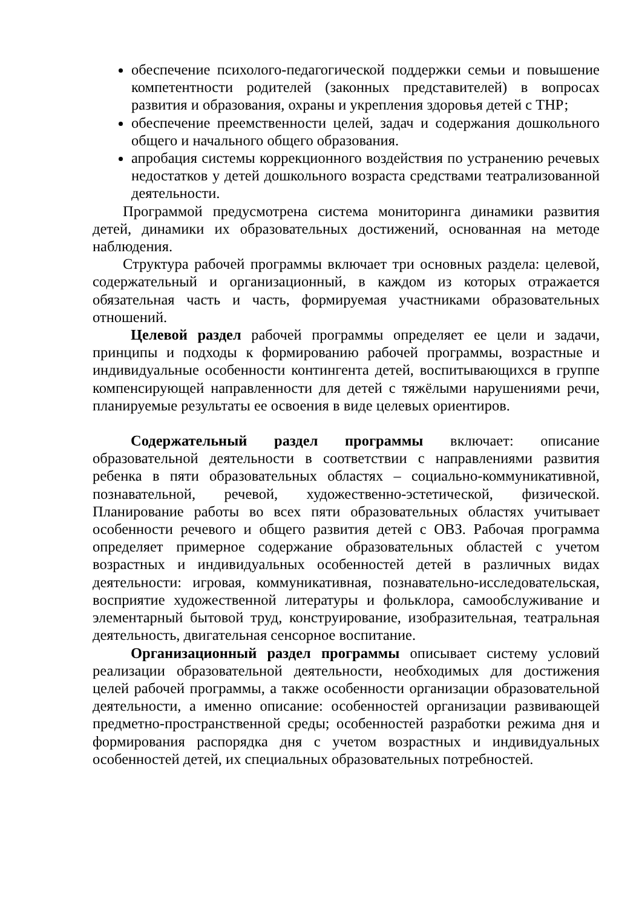обеспечение психолого-педагогической поддержки семьи и повышение компетентности родителей (законных представителей) в вопросах развития и образования, охраны и укрепления здоровья детей с ТНР;
обеспечение преемственности целей, задач и содержания дошкольного общего и начального общего образования.
апробация системы коррекционного воздействия по устранению речевых недостатков у детей дошкольного возраста средствами театрализованной деятельности.
Программой предусмотрена система мониторинга динамики развития детей, динамики их образовательных достижений, основанная на методе наблюдения.
Структура рабочей программы включает три основных раздела: целевой, содержательный и организационный, в каждом из которых отражается обязательная часть и часть, формируемая участниками образовательных отношений.
Целевой раздел рабочей программы определяет ее цели и задачи, принципы и подходы к формированию рабочей программы, возрастные и индивидуальные особенности контингента детей, воспитывающихся в группе компенсирующей направленности для детей с тяжёлыми нарушениями речи, планируемые результаты ее освоения в виде целевых ориентиров.
Содержательный раздел программы включает: описание образовательной деятельности в соответствии с направлениями развития ребенка в пяти образовательных областях – социально-коммуникативной, познавательной, речевой, художественно-эстетической, физической. Планирование работы во всех пяти образовательных областях учитывает особенности речевого и общего развития детей с ОВЗ. Рабочая программа определяет примерное содержание образовательных областей с учетом возрастных и индивидуальных особенностей детей в различных видах деятельности: игровая, коммуникативная, познавательно-исследовательская, восприятие художественной литературы и фольклора, самообслуживание и элементарный бытовой труд, конструирование, изобразительная, театральная деятельность, двигательная сенсорное воспитание.
Организационный раздел программы описывает систему условий реализации образовательной деятельности, необходимых для достижения целей рабочей программы, а также особенности организации образовательной деятельности, а именно описание: особенностей организации развивающей предметно-пространственной среды; особенностей разработки режима дня и формирования распорядка дня с учетом возрастных и индивидуальных особенностей детей, их специальных образовательных потребностей.